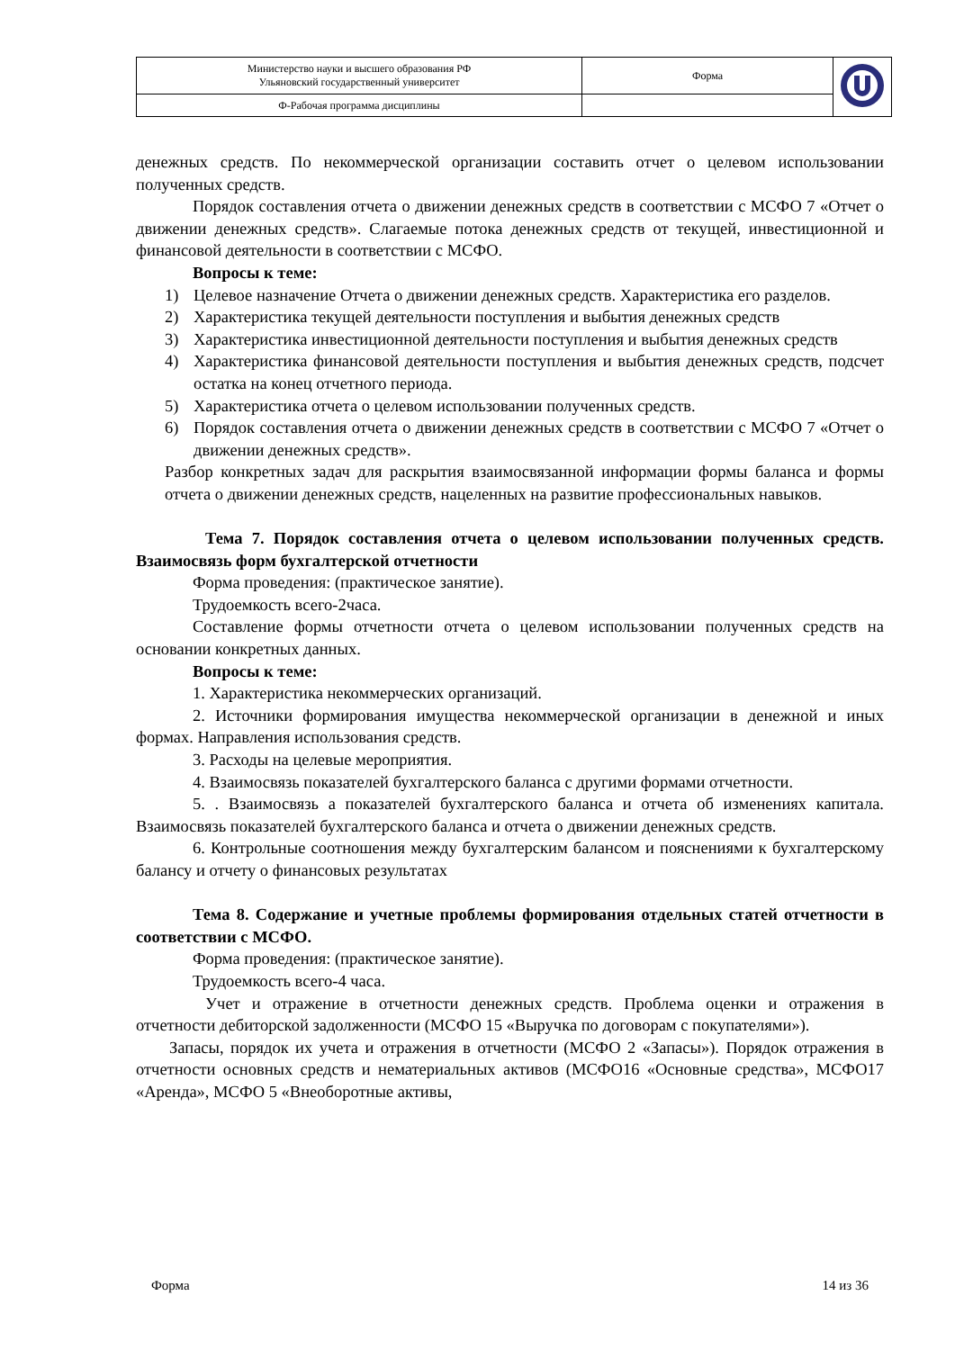| Министерство науки и высшего образования РФ Ульяновский государственный университет | Форма | |
| Ф-Рабочая программа дисциплины | | |
денежных средств. По некоммерческой организации составить отчет о целевом использовании полученных средств.
Порядок составления отчета о движении денежных средств в соответствии с МСФО 7 «Отчет о движении денежных средств». Слагаемые потока денежных средств от текущей, инвестиционной и финансовой деятельности в соответствии с МСФО.
Вопросы к теме:
1) Целевое назначение Отчета о движении денежных средств. Характеристика его разделов.
2) Характеристика текущей деятельности поступления и выбытия денежных средств
3) Характеристика инвестиционной деятельности поступления и выбытия денежных средств
4) Характеристика финансовой деятельности поступления и выбытия денежных средств, подсчет остатка на конец отчетного периода.
5) Характеристика отчета о целевом использовании полученных средств.
6) Порядок составления отчета о движении денежных средств в соответствии с МСФО 7 «Отчет о движении денежных средств».
Разбор конкретных задач для раскрытия взаимосвязанной информации формы баланса и формы отчета о движении денежных средств, нацеленных на развитие профессиональных навыков.
Тема 7. Порядок составления отчета о целевом использовании полученных средств. Взаимосвязь форм бухгалтерской отчетности
Форма проведения: (практическое занятие).
Трудоемкость всего-2часа.
Составление формы отчетности отчета о целевом использовании полученных средств на основании конкретных данных.
Вопросы к теме:
1. Характеристика некоммерческих организаций.
2. Источники формирования имущества некоммерческой организации в денежной и иных формах. Направления использования средств.
3. Расходы на целевые мероприятия.
4. Взаимосвязь показателей бухгалтерского баланса с другими формами отчетности.
5. . Взаимосвязь а показателей бухгалтерского баланса и отчета об изменениях капитала. Взаимосвязь показателей бухгалтерского баланса и отчета о движении денежных средств.
6. Контрольные соотношения между бухгалтерским балансом и пояснениями к бухгалтерскому балансу и отчету о финансовых результатах
Тема 8. Содержание и учетные проблемы формирования отдельных статей отчетности в соответствии с МСФО.
Форма проведения: (практическое занятие).
Трудоемкость всего-4 часа.
Учет и отражение в отчетности денежных средств. Проблема оценки и отражения в отчетности дебиторской задолженности (МСФО 15 «Выручка по договорам с покупателями»).
Запасы, порядок их учета и отражения в отчетности (МСФО 2 «Запасы»). Порядок отражения в отчетности основных средств и нематериальных активов (МСФО16 «Основные средства», МСФО17 «Аренда», МСФО 5 «Внеоборотные активы,
Форма 14 из 36